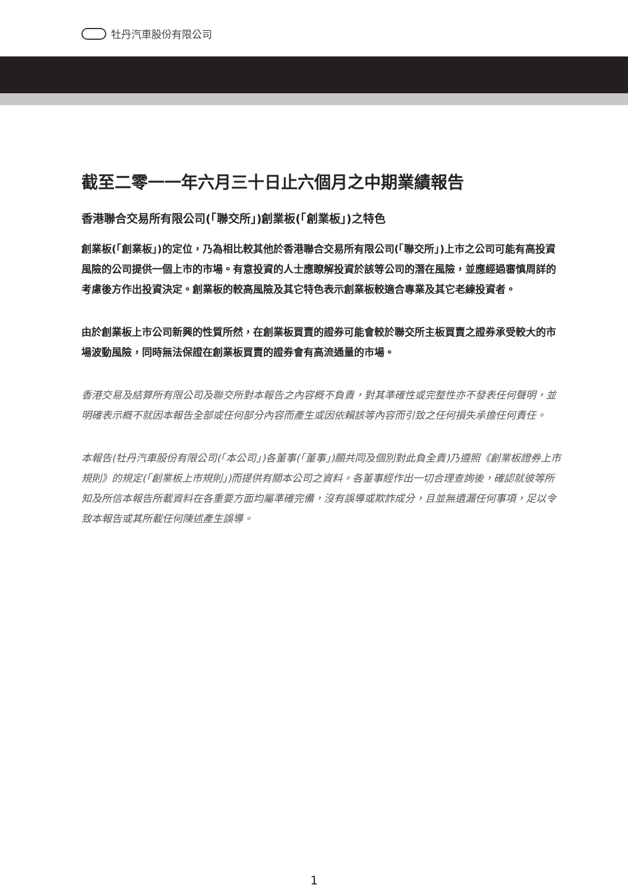牡丹汽車股份有限公司
截至二零一一年六月三十日止六個月之中期業績報告
香港聯合交易所有限公司(「聯交所」)創業板(「創業板」)之特色
創業板(「創業板」)的定位，乃為相比較其他於香港聯合交易所有限公司(「聯交所」)上市之公司可能有高投資風險的公司提供一個上市的市場。有意投資的人士應瞭解投資於該等公司的潛在風險，並應經過審慎周詳的考慮後方作出投資決定。創業板的較高風險及其它特色表示創業板較適合專業及其它老練投資者。
由於創業板上市公司新興的性質所然，在創業板買賣的證券可能會較於聯交所主板買賣之證券承受較大的市場波動風險，同時無法保證在創業板買賣的證券會有高流通量的市場。
香港交易及結算所有限公司及聯交所對本報告之內容概不負責，對其準確性或完整性亦不發表任何聲明，並明確表示概不就因本報告全部或任何部分內容而產生或因依賴該等內容而引致之任何損失承擔任何責任。
本報告(牡丹汽車股份有限公司(「本公司」)各董事(「董事」)願共同及個別對此負全責)乃遵照《創業板證券上市規則》的規定(「創業板上市規則」)而提供有關本公司之資料。各董事經作出一切合理查詢後，確認就彼等所知及所信本報告所載資料在各重要方面均屬準確完備，沒有誤導或欺詐成分，且並無遺漏任何事項，足以令致本報告或其所載任何陳述產生誤導。
1